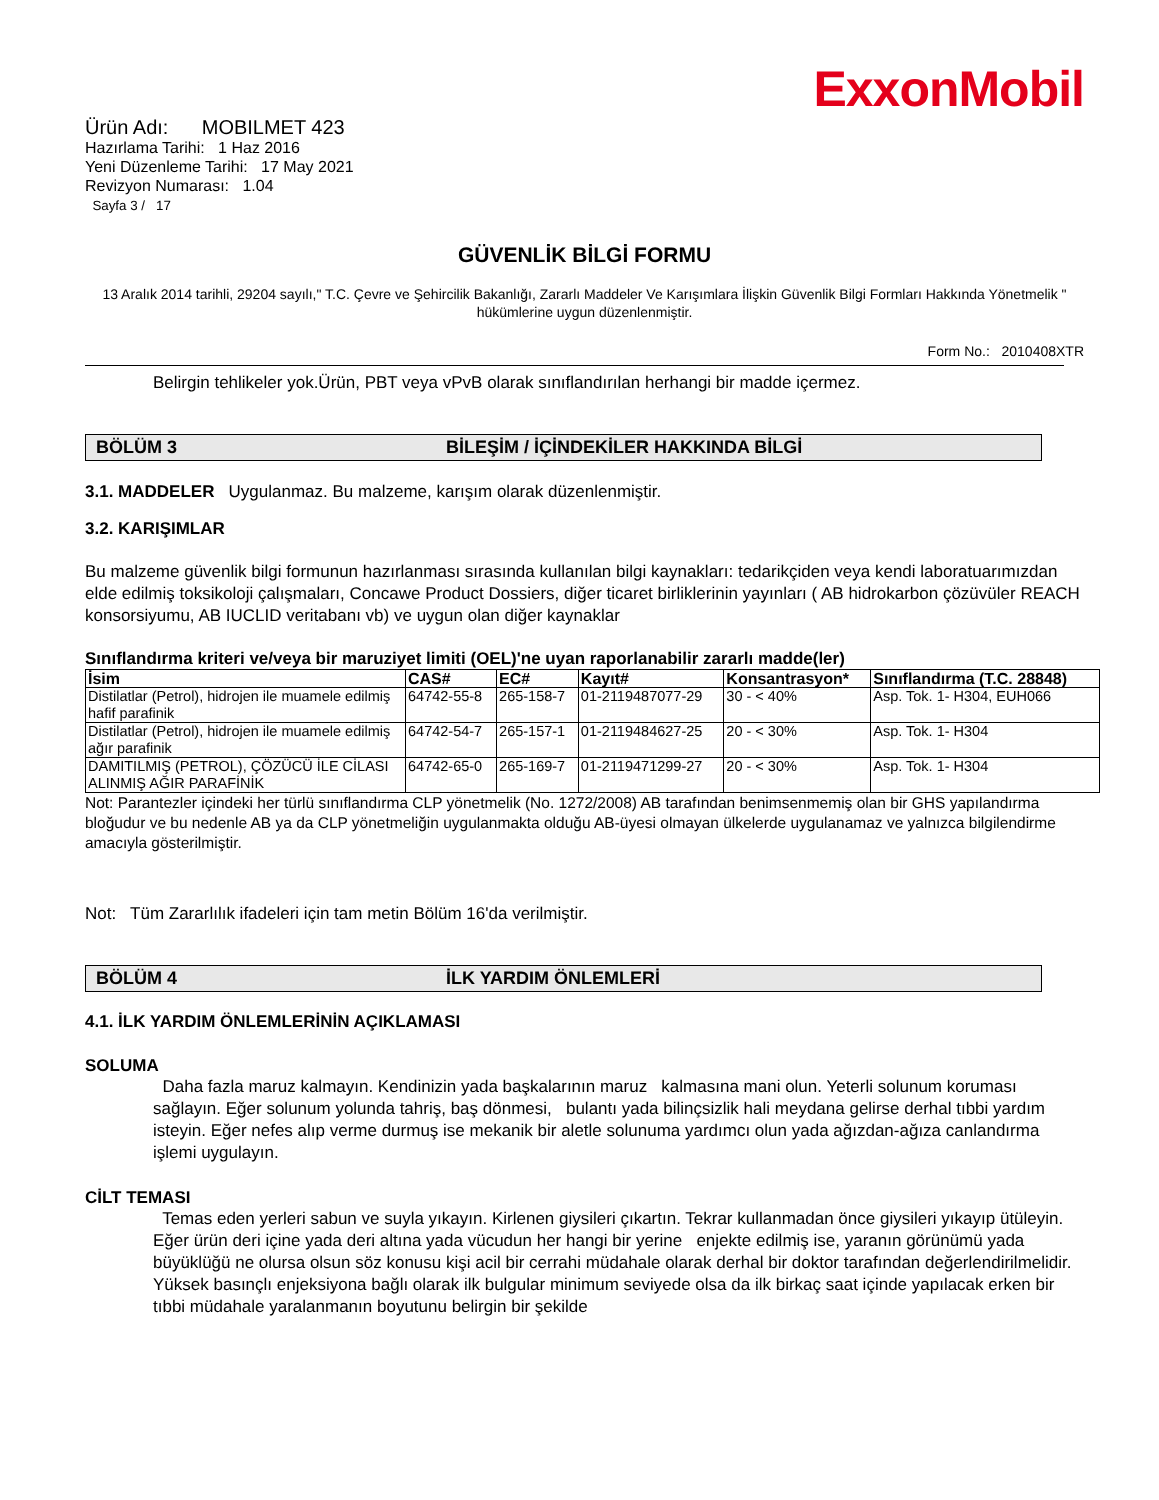ExxonMobil
Ürün Adı: MOBILMET 423
Hazırlama Tarihi: 1 Haz 2016
Yeni Düzenleme Tarihi: 17 May 2021
Revizyon Numarası: 1.04
Sayfa 3 / 17
GÜVENLİK BİLGİ FORMU
13 Aralık 2014 tarihli, 29204 sayılı," T.C. Çevre ve Şehircilik Bakanlığı, Zararlı Maddeler Ve Karışımlara İlişkin Güvenlik Bilgi Formları Hakkında Yönetmelik " hükümlerine uygun düzenlenmiştir.
Form No.: 2010408XTR
Belirgin tehlikeler yok.Ürün, PBT veya vPvB olarak sınıflandırılan herhangi bir madde içermez.
BÖLÜM 3 BİLEŞİM / İÇİNDEKİLER HAKKINDA BİLGİ
3.1. MADDELER Uygulanmaz. Bu malzeme, karışım olarak düzenlenmiştir.
3.2. KARIŞIMLAR
Bu malzeme güvenlik bilgi formunun hazırlanması sırasında kullanılan bilgi kaynakları: tedarikçiden veya kendi laboratuarımızdan elde edilmiş toksikoloji çalışmaları, Concawe Product Dossiers, diğer ticaret birliklerinin yayınları ( AB hidrokarbon çözüvüler REACH konsorsiyumu, AB IUCLID veritabanı vb) ve uygun olan diğer kaynaklar
Sınıflandırma kriteri ve/veya bir maruziyet limiti (OEL)'ne uyan raporlanabilir zararlı madde(ler)
| İsim | CAS# | EC# | Kayıt# | Konsantrasyon* | Sınıflandırma (T.C. 28848) |
| --- | --- | --- | --- | --- | --- |
| Distilatlar (Petrol), hidrojen ile muamele edilmiş hafif parafinik | 64742-55-8 | 265-158-7 | 01-2119487077-29 | 30 - < 40% | Asp. Tok. 1- H304, EUH066 |
| Distilatlar (Petrol), hidrojen ile muamele edilmiş ağır parafinik | 64742-54-7 | 265-157-1 | 01-2119484627-25 | 20 - < 30% | Asp. Tok. 1- H304 |
| DAMITILMIŞ (PETROL), ÇÖZÜCÜ İLE CİLASI ALINMIŞ AĞIR PARAFİNİK | 64742-65-0 | 265-169-7 | 01-2119471299-27 | 20 - < 30% | Asp. Tok. 1- H304 |
Not: Parantezler içindeki her türlü sınıflandırma CLP yönetmelik (No. 1272/2008) AB tarafından benimsenmemiş olan bir GHS yapılandırma bloğudur ve bu nedenle AB ya da CLP yönetmeliğin uygulanmakta olduğu AB-üyesi olmayan ülkelerde uygulanamaz ve yalnızca bilgilendirme amacıyla gösterilmiştir.
Not: Tüm Zararlılık ifadeleri için tam metin Bölüm 16'da verilmiştir.
BÖLÜM 4 İLK YARDIM ÖNLEMLERİ
4.1. İLK YARDIM ÖNLEMLERİNİN AÇIKLAMASI
SOLUMA
Daha fazla maruz kalmayın. Kendinizin yada başkalarının maruz kalmasına mani olun. Yeterli solunum koruması sağlayın. Eğer solunum yolunda tahriş, baş dönmesi, bulantı yada bilinçsizlik hali meydana gelirse derhal tıbbi yardım isteyin. Eğer nefes alıp verme durmuş ise mekanik bir aletle solunuma yardımcı olun yada ağızdan-ağıza canlandırma işlemi uygulayın.
CİLT TEMASI
Temas eden yerleri sabun ve suyla yıkayın. Kirlenen giysileri çıkartın. Tekrar kullanmadan önce giysileri yıkayıp ütüleyin. Eğer ürün deri içine yada deri altına yada vücudun her hangi bir yerine enjekte edilmiş ise, yaranın görünümü yada büyüklüğü ne olursa olsun söz konusu kişi acil bir cerrahi müdahale olarak derhal bir doktor tarafından değerlendirilmelidir. Yüksek basınçlı enjeksiyona bağlı olarak ilk bulgular minimum seviyede olsa da ilk birkaç saat içinde yapılacak erken bir tıbbi müdahale yaralanmanın boyutunu belirgin bir şekilde